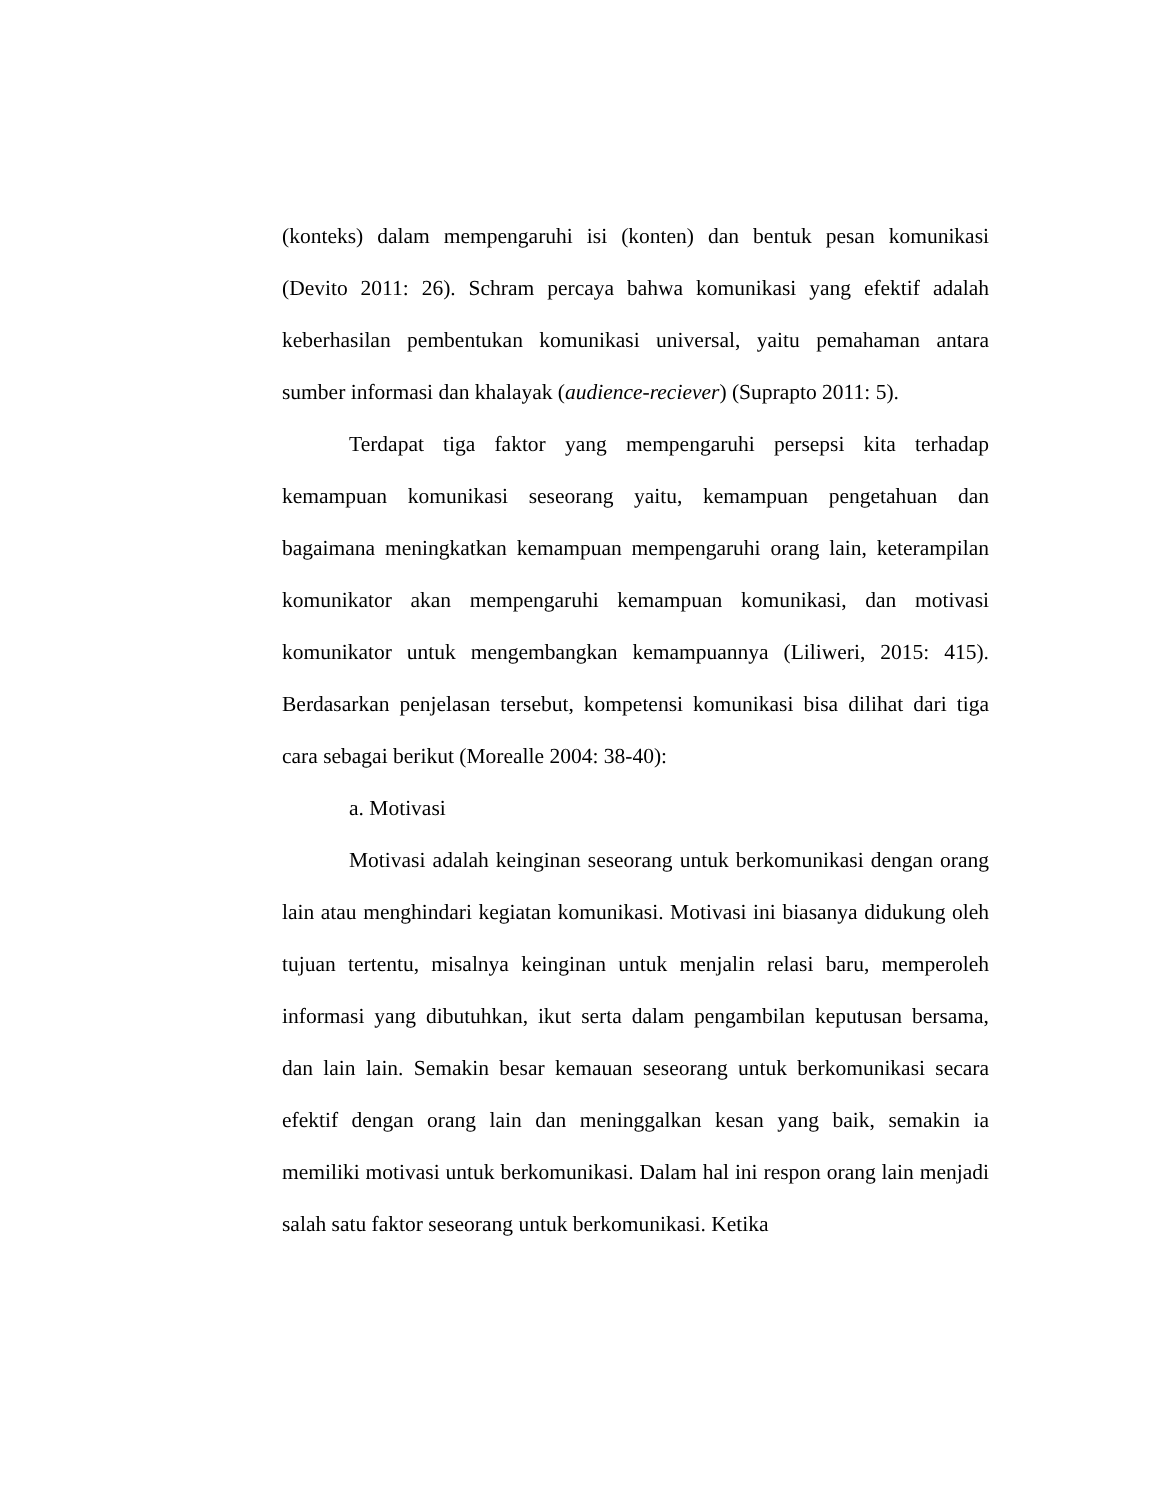(konteks) dalam mempengaruhi isi (konten) dan bentuk pesan komunikasi (Devito 2011: 26). Schram percaya bahwa komunikasi yang efektif adalah keberhasilan pembentukan komunikasi universal, yaitu pemahaman antara sumber informasi dan khalayak (audience-reciever) (Suprapto 2011: 5).
Terdapat tiga faktor yang mempengaruhi persepsi kita terhadap kemampuan komunikasi seseorang yaitu, kemampuan pengetahuan dan bagaimana meningkatkan kemampuan mempengaruhi orang lain, keterampilan komunikator akan mempengaruhi kemampuan komunikasi, dan motivasi komunikator untuk mengembangkan kemampuannya (Liliweri, 2015: 415). Berdasarkan penjelasan tersebut, kompetensi komunikasi bisa dilihat dari tiga cara sebagai berikut (Morealle 2004: 38-40):
a. Motivasi
Motivasi adalah keinginan seseorang untuk berkomunikasi dengan orang lain atau menghindari kegiatan komunikasi. Motivasi ini biasanya didukung oleh tujuan tertentu, misalnya keinginan untuk menjalin relasi baru, memperoleh informasi yang dibutuhkan, ikut serta dalam pengambilan keputusan bersama, dan lain lain. Semakin besar kemauan seseorang untuk berkomunikasi secara efektif dengan orang lain dan meninggalkan kesan yang baik, semakin ia memiliki motivasi untuk berkomunikasi. Dalam hal ini respon orang lain menjadi salah satu faktor seseorang untuk berkomunikasi. Ketika